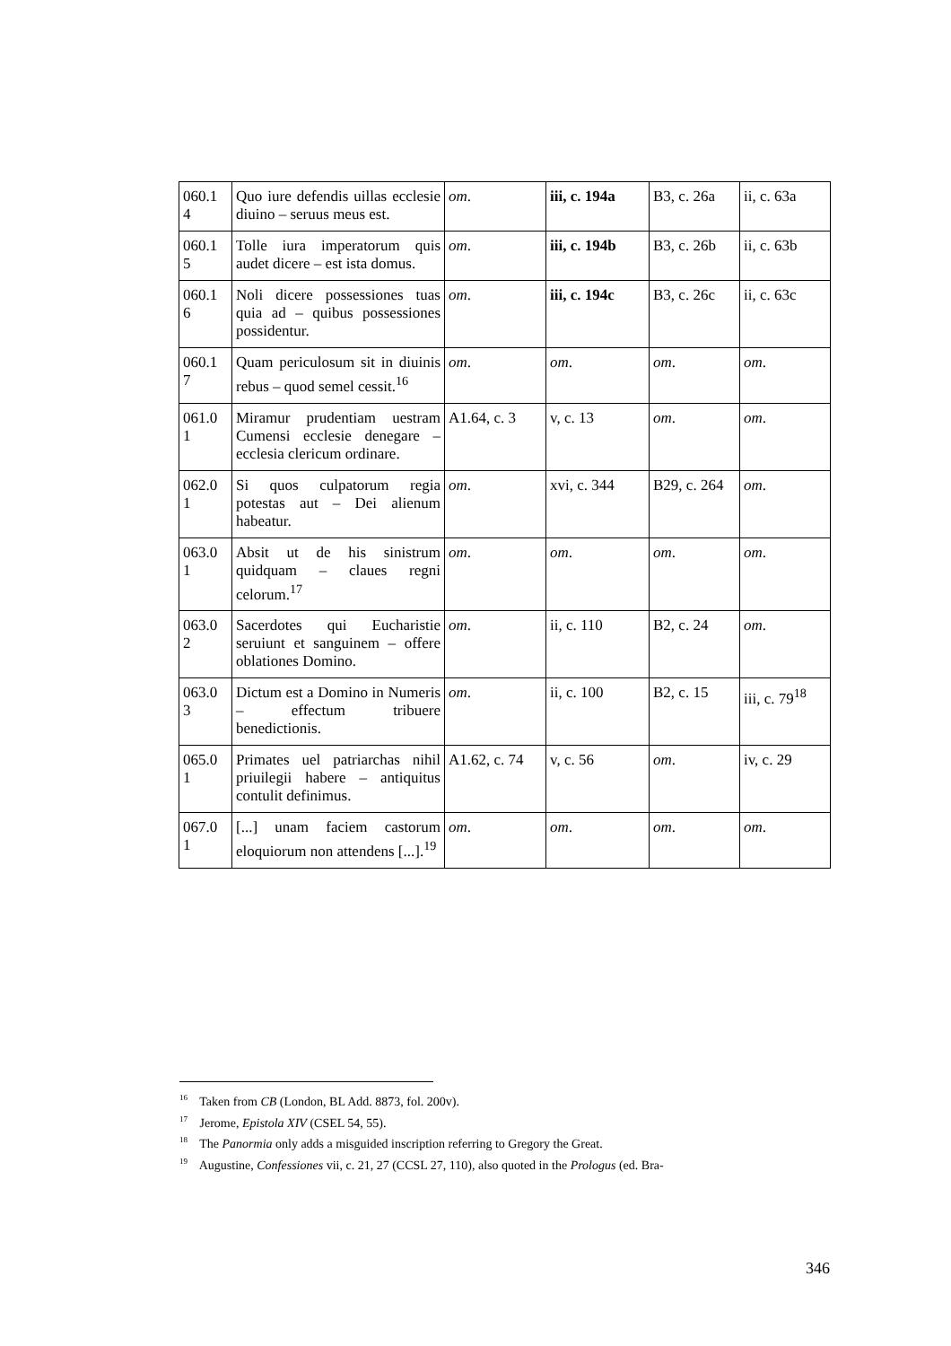| 060.1 4 | Quo iure defendis uillas ecclesie diuino – seruus meus est. | om . | iii, c. 194a | B3, c. 26a | ii, c. 63a |
| 060.1 5 | Tolle iura imperatorum quis audet dicere – est ista domus. | om . | iii, c. 194b | B3, c. 26b | ii, c. 63b |
| 060.1 6 | Noli dicere possessiones tuas quia ad – quibus possessiones possidentur. | om . | iii, c. 194c | B3, c. 26c | ii, c. 63c |
| 060.1 7 | Quam periculosum sit in diuinis rebus – quod semel cessit.<sup>16</sup> | om . | om . | om . | om . |
| 061.0 1 | Miramur prudentiam uestram Cumensi ecclesie denegare – ecclesia clericum ordinare. | A1.64, c. 3 | v, c. 13 | om . | om . |
| 062.0 1 | Si quos culpatorum regia potestas aut – Dei alienum habeatur. | om . | xvi, c. 344 | B29, c. 264 | om . |
| 063.0 1 | Absit ut de his sinistrum quidquam – claues regni celorum.<sup>17</sup> | om . | om . | om . | om . |
| 063.0 2 | Sacerdotes qui Eucharistie seruiunt et sanguinem – offere oblationes Domino. | om . | ii, c. 110 | B2, c. 24 | om . |
| 063.0 3 | Dictum est a Domino in Numeris – effectum tribuere benedictionis. | om . | ii, c. 100 | B2, c. 15 | iii, c. 79<sup>18</sup> |
| 065.0 1 | Primates uel patriarchas nihil priuilegii habere – antiquitus contulit definimus. | A1.62, c. 74 | v, c. 56 | om . | iv, c. 29 |
| 067.0 1 | [...] unam faciem castorum eloquiorum non attendens [...].<sup>19</sup> | om . | om . | om . | om . |
<sup>16</sup> Taken from CB (London, BL Add. 8873, fol. 200v).
<sup>17</sup> Jerome, Epistola XIV (CSEL 54, 55).
<sup>18</sup> The Panormia only adds a misguided inscription referring to Gregory the Great.
<sup>19</sup> Augustine, Confessiones vii, c. 21, 27 (CCSL 27, 110), also quoted in the Prologus (ed. Bra-
346